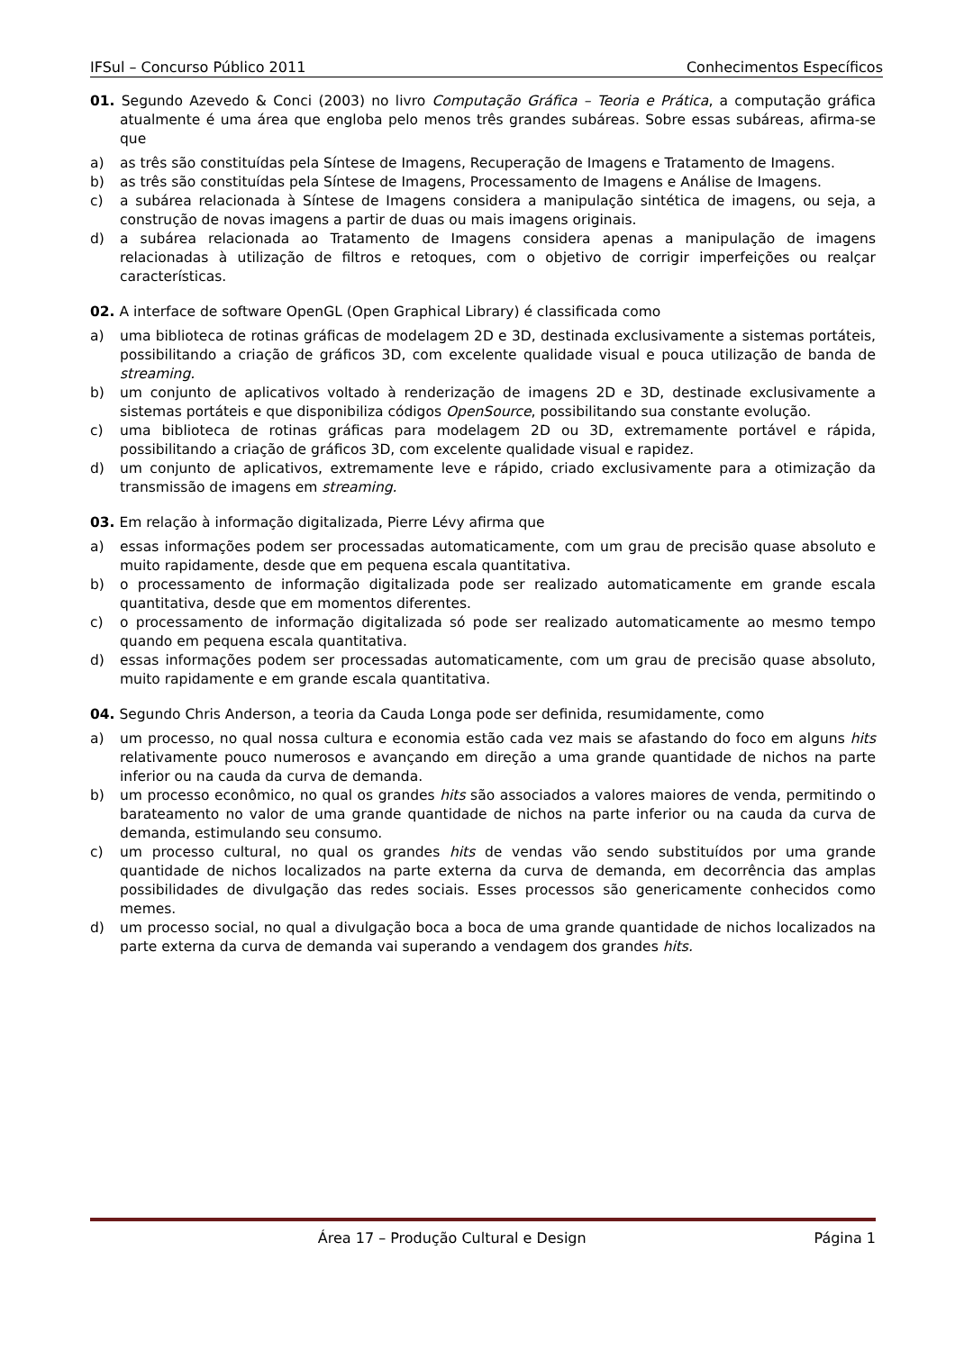IFSul – Concurso Público 2011 Conhecimentos Específicos
01. Segundo Azevedo & Conci (2003) no livro Computação Gráfica – Teoria e Prática, a computação gráfica atualmente é uma área que engloba pelo menos três grandes subáreas. Sobre essas subáreas, afirma-se que
a) as três são constituídas pela Síntese de Imagens, Recuperação de Imagens e Tratamento de Imagens.
b) as três são constituídas pela Síntese de Imagens, Processamento de Imagens e Análise de Imagens.
c) a subárea relacionada à Síntese de Imagens considera a manipulação sintética de imagens, ou seja, a construção de novas imagens a partir de duas ou mais imagens originais.
d) a subárea relacionada ao Tratamento de Imagens considera apenas a manipulação de imagens relacionadas à utilização de filtros e retoques, com o objetivo de corrigir imperfeições ou realçar características.
02. A interface de software OpenGL (Open Graphical Library) é classificada como
a) uma biblioteca de rotinas gráficas de modelagem 2D e 3D, destinada exclusivamente a sistemas portáteis, possibilitando a criação de gráficos 3D, com excelente qualidade visual e pouca utilização de banda de streaming.
b) um conjunto de aplicativos voltado à renderização de imagens 2D e 3D, destinade exclusivamente a sistemas portáteis e que disponibiliza códigos OpenSource, possibilitando sua constante evolução.
c) uma biblioteca de rotinas gráficas para modelagem 2D ou 3D, extremamente portável e rápida, possibilitando a criação de gráficos 3D, com excelente qualidade visual e rapidez.
d) um conjunto de aplicativos, extremamente leve e rápido, criado exclusivamente para a otimização da transmissão de imagens em streaming.
03. Em relação à informação digitalizada, Pierre Lévy afirma que
a) essas informações podem ser processadas automaticamente, com um grau de precisão quase absoluto e muito rapidamente, desde que em pequena escala quantitativa.
b) o processamento de informação digitalizada pode ser realizado automaticamente em grande escala quantitativa, desde que em momentos diferentes.
c) o processamento de informação digitalizada só pode ser realizado automaticamente ao mesmo tempo quando em pequena escala quantitativa.
d) essas informações podem ser processadas automaticamente, com um grau de precisão quase absoluto, muito rapidamente e em grande escala quantitativa.
04. Segundo Chris Anderson, a teoria da Cauda Longa pode ser definida, resumidamente, como
a) um processo, no qual nossa cultura e economia estão cada vez mais se afastando do foco em alguns hits relativamente pouco numerosos e avançando em direção a uma grande quantidade de nichos na parte inferior ou na cauda da curva de demanda.
b) um processo econômico, no qual os grandes hits são associados a valores maiores de venda, permitindo o barateamento no valor de uma grande quantidade de nichos na parte inferior ou na cauda da curva de demanda, estimulando seu consumo.
c) um processo cultural, no qual os grandes hits de vendas vão sendo substituídos por uma grande quantidade de nichos localizados na parte externa da curva de demanda, em decorrência das amplas possibilidades de divulgação das redes sociais. Esses processos são genericamente conhecidos como memes.
d) um processo social, no qual a divulgação boca a boca de uma grande quantidade de nichos localizados na parte externa da curva de demanda vai superando a vendagem dos grandes hits.
Área 17 – Produção Cultural e Design Página 1